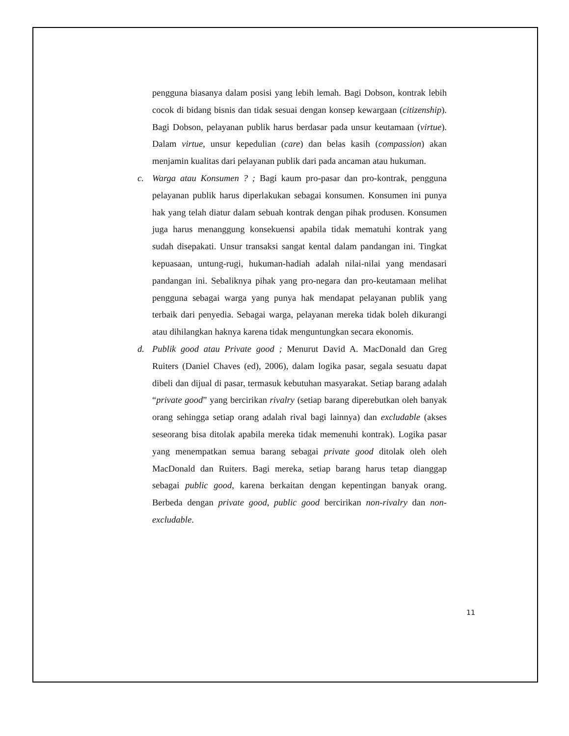pengguna biasanya dalam posisi yang lebih lemah. Bagi Dobson, kontrak lebih cocok di bidang bisnis dan tidak sesuai dengan konsep kewargaan (citizenship). Bagi Dobson, pelayanan publik harus berdasar pada unsur keutamaan (virtue). Dalam virtue, unsur kepedulian (care) dan belas kasih (compassion) akan menjamin kualitas dari pelayanan publik dari pada ancaman atau hukuman.
c. Warga atau Konsumen ? ; Bagi kaum pro-pasar dan pro-kontrak, pengguna pelayanan publik harus diperlakukan sebagai konsumen. Konsumen ini punya hak yang telah diatur dalam sebuah kontrak dengan pihak produsen. Konsumen juga harus menanggung konsekuensi apabila tidak mematuhi kontrak yang sudah disepakati. Unsur transaksi sangat kental dalam pandangan ini. Tingkat kepuasaan, untung-rugi, hukuman-hadiah adalah nilai-nilai yang mendasari pandangan ini. Sebaliknya pihak yang pro-negara dan pro-keutamaan melihat pengguna sebagai warga yang punya hak mendapat pelayanan publik yang terbaik dari penyedia. Sebagai warga, pelayanan mereka tidak boleh dikurangi atau dihilangkan haknya karena tidak menguntungkan secara ekonomis.
d. Publik good atau Private good ; Menurut David A. MacDonald dan Greg Ruiters (Daniel Chaves (ed), 2006), dalam logika pasar, segala sesuatu dapat dibeli dan dijual di pasar, termasuk kebutuhan masyarakat. Setiap barang adalah “private good” yang bercirikan rivalry (setiap barang diperebutkan oleh banyak orang sehingga setiap orang adalah rival bagi lainnya) dan excludable (akses seseorang bisa ditolak apabila mereka tidak memenuhi kontrak). Logika pasar yang menempatkan semua barang sebagai private good ditolak oleh oleh MacDonald dan Ruiters. Bagi mereka, setiap barang harus tetap dianggap sebagai public good, karena berkaitan dengan kepentingan banyak orang. Berbeda dengan private good, public good bercirikan non-rivalry dan non-excludable.
11